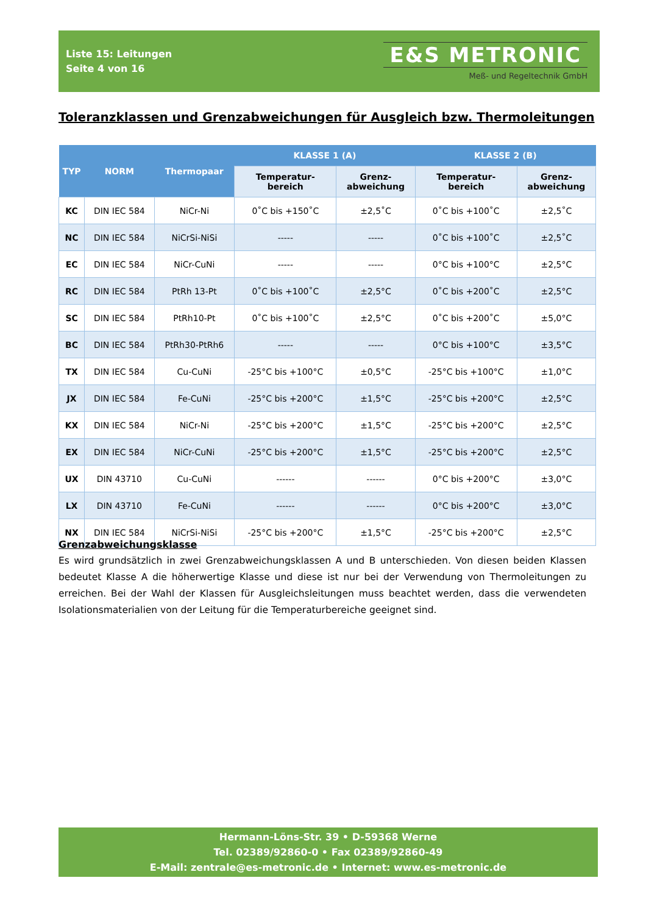Liste 15: Leitungen
Seite 4 von 16
E&S METRONIC
Meß- und Regeltechnik GmbH
Toleranzklassen und Grenzabweichungen für Ausgleich bzw. Thermoleitungen
| TYP | NORM | Thermopaar | KLASSE 1 (A) | | KLASSE 2 (B) | |
| --- | --- | --- | --- | --- | --- | --- |
| | | | Temperatur- bereich | Grenz- abweichung | Temperatur- bereich | Grenz- abweichung |
| KC | DIN IEC 584 | NiCr-Ni | 0˚C bis +150˚C | ±2,5˚C | 0˚C bis +100˚C | ±2,5˚C |
| NC | DIN IEC 584 | NiCrSi-NiSi | ----- | ----- | 0˚C bis +100˚C | ±2,5˚C |
| EC | DIN IEC 584 | NiCr-CuNi | ----- | ----- | 0°C bis +100°C | ±2,5°C |
| RC | DIN IEC 584 | PtRh 13-Pt | 0˚C bis +100˚C | ±2,5°C | 0˚C bis +200˚C | ±2,5°C |
| SC | DIN IEC 584 | PtRh10-Pt | 0˚C bis +100˚C | ±2,5°C | 0˚C bis +200˚C | ±5,0°C |
| BC | DIN IEC 584 | PtRh30-PtRh6 | ----- | ----- | 0°C bis +100°C | ±3,5°C |
| TX | DIN IEC 584 | Cu-CuNi | -25°C bis +100°C | ±0,5°C | -25°C bis +100°C | ±1,0°C |
| JX | DIN IEC 584 | Fe-CuNi | -25°C bis +200°C | ±1,5°C | -25°C bis +200°C | ±2,5°C |
| KX | DIN IEC 584 | NiCr-Ni | -25°C bis +200°C | ±1,5°C | -25°C bis +200°C | ±2,5°C |
| EX | DIN IEC 584 | NiCr-CuNi | -25°C bis +200°C | ±1,5°C | -25°C bis +200°C | ±2,5°C |
| UX | DIN 43710 | Cu-CuNi | ------ | ------ | 0°C bis +200°C | ±3,0°C |
| LX | DIN 43710 | Fe-CuNi | ------ | ------ | 0°C bis +200°C | ±3,0°C |
| NX | DIN IEC 584 | NiCrSi-NiSi | -25°C bis +200°C | ±1,5°C | -25°C bis +200°C | ±2,5°C |
Grenzabweichungsklasse
Es wird grundsätzlich in zwei Grenzabweichungsklassen A und B unterschieden. Von diesen beiden Klassen bedeutet Klasse A die höherwertige Klasse und diese ist nur bei der Verwendung von Thermoleitungen zu erreichen. Bei der Wahl der Klassen für Ausgleichsleitungen muss beachtet werden, dass die verwendeten Isolationsmaterialien von der Leitung für die Temperaturbereiche geeignet sind.
Hermann-Löns-Str. 39 • D-59368 Werne
Tel. 02389/92860-0 • Fax 02389/92860-49
E-Mail: zentrale@es-metronic.de • Internet: www.es-metronic.de